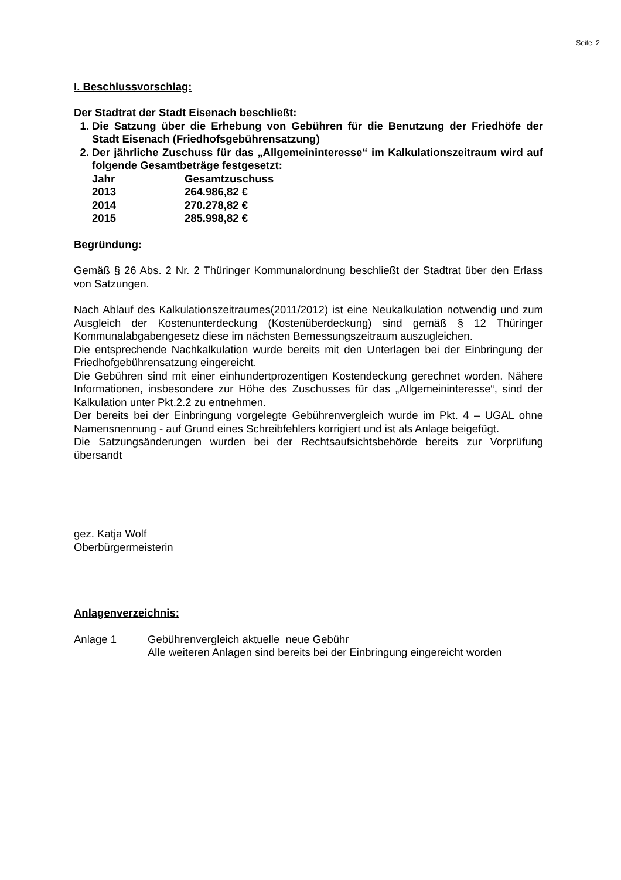Seite: 2
I. Beschlussvorschlag:
Der Stadtrat der Stadt Eisenach beschließt:
1. Die Satzung über die Erhebung von Gebühren für die Benutzung der Friedhöfe der Stadt Eisenach (Friedhofsgebührensatzung)
2. Der jährliche Zuschuss für das „Allgemeininteresse“ im Kalkulationszeitraum wird auf folgende Gesamtbeträge festgesetzt:
| Jahr | Gesamtzuschuss |
| 2013 | 264.986,82 € |
| 2014 | 270.278,82 € |
| 2015 | 285.998,82 € |
Begründung:
Gemäß § 26 Abs. 2 Nr. 2 Thüringer Kommunalordnung beschließt der Stadtrat über den Erlass von Satzungen.
Nach Ablauf des Kalkulationszeitraumes(2011/2012) ist eine Neukalkulation notwendig und zum Ausgleich der Kostenunterdeckung (Kostenüberdeckung) sind gemäß § 12 Thüringer Kommunalabgabengesetz diese im nächsten Bemessungszeitraum auszugleichen.
Die entsprechende Nachkalkulation wurde bereits mit den Unterlagen bei der Einbringung der Friedhofgebührensatzung eingereicht.
Die Gebühren sind mit einer einhundertprozentigen Kostendeckung gerechnet worden. Nähere Informationen, insbesondere zur Höhe des Zuschusses für das „Allgemeininteresse“, sind der Kalkulation unter Pkt.2.2 zu entnehmen.
Der bereits bei der Einbringung vorgelegte Gebührenvergleich wurde im Pkt. 4 – UGAL ohne Namensnennung - auf Grund eines Schreibfehlers korrigiert und ist als Anlage beigefügt.
Die Satzungsänderungen wurden bei der Rechtsaufsichtsbehörde bereits zur Vorprüfung übersandt
gez. Katja Wolf
Oberbürgermeisterin
Anlagenverzeichnis:
Anlage 1 Gebührenvergleich aktuelle neue Gebühr
Alle weiteren Anlagen sind bereits bei der Einbringung eingereicht worden